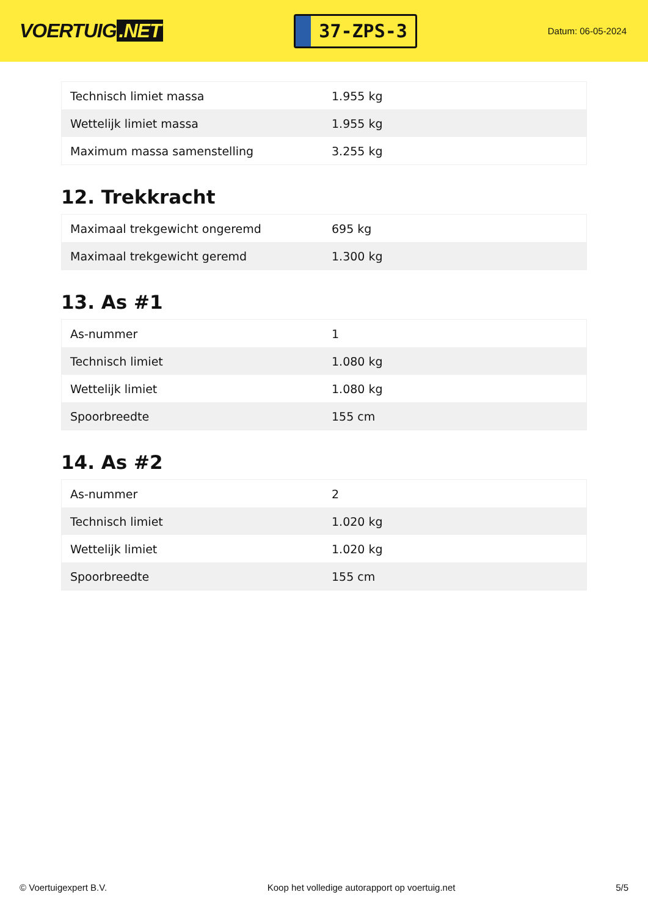VOERTUIG.NET
37-ZPS-3
Datum: 06-05-2024
| Technisch limiet massa | 1.955 kg |
| Wettelijk limiet massa | 1.955 kg |
| Maximum massa samenstelling | 3.255 kg |
12. Trekkracht
| Maximaal trekgewicht ongeremd | 695 kg |
| Maximaal trekgewicht geremd | 1.300 kg |
13. As #1
| As-nummer | 1 |
| Technisch limiet | 1.080 kg |
| Wettelijk limiet | 1.080 kg |
| Spoorbreedte | 155 cm |
14. As #2
| As-nummer | 2 |
| Technisch limiet | 1.020 kg |
| Wettelijk limiet | 1.020 kg |
| Spoorbreedte | 155 cm |
© Voertuigexpert B.V. Koop het volledige autorapport op voertuig.net 5/5